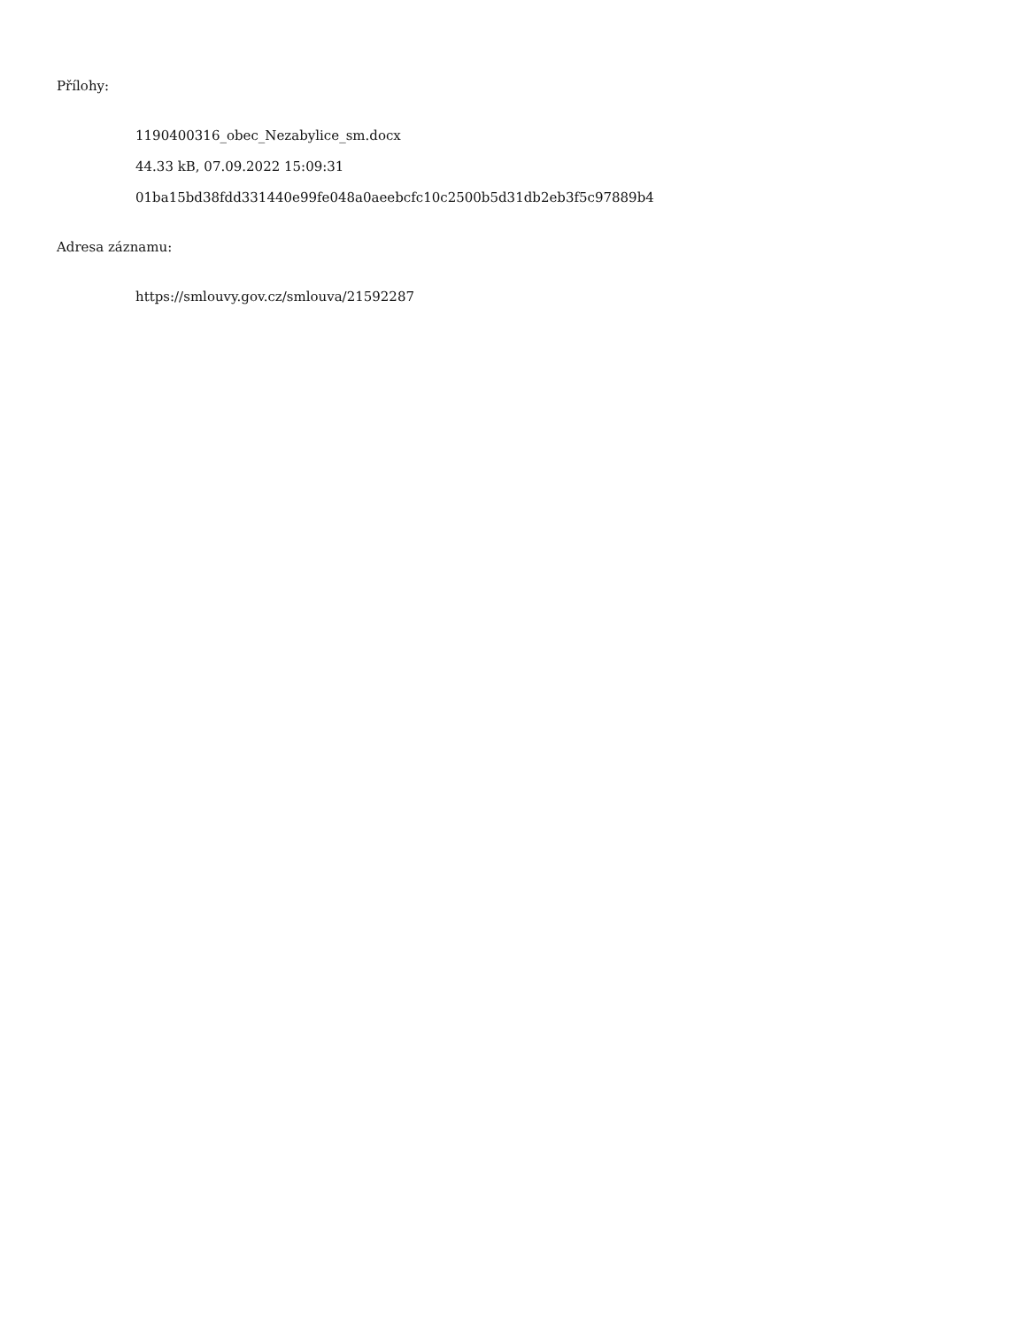Přílohy:
1190400316_obec_Nezabylice_sm.docx
44.33 kB, 07.09.2022 15:09:31
01ba15bd38fdd331440e99fe048a0aeebcfc10c2500b5d31db2eb3f5c97889b4
Adresa záznamu:
https://smlouvy.gov.cz/smlouva/21592287